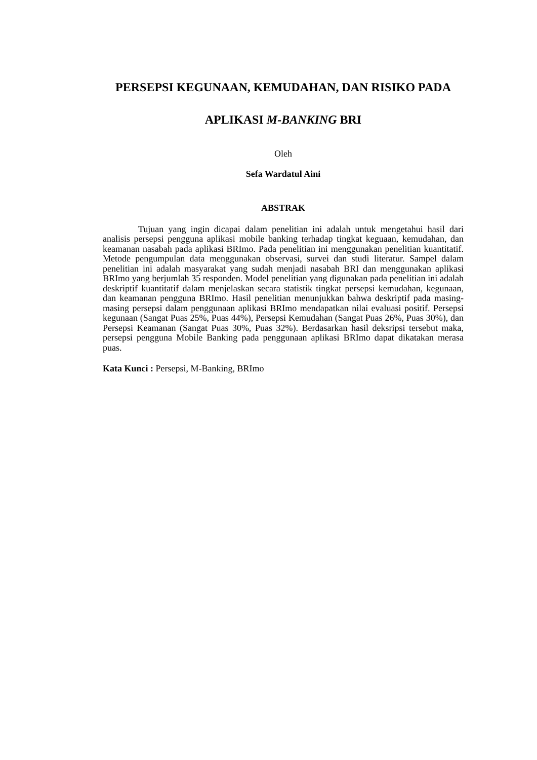PERSEPSI KEGUNAAN, KEMUDAHAN, DAN RISIKO PADA
APLIKASI M-BANKING BRI
Oleh
Sefa Wardatul Aini
ABSTRAK
Tujuan yang ingin dicapai dalam penelitian ini adalah untuk mengetahui hasil dari analisis persepsi pengguna aplikasi mobile banking terhadap tingkat keguaan, kemudahan, dan keamanan nasabah pada aplikasi BRImo. Pada penelitian ini menggunakan penelitian kuantitatif. Metode pengumpulan data menggunakan observasi, survei dan studi literatur. Sampel dalam penelitian ini adalah masyarakat yang sudah menjadi nasabah BRI dan menggunakan aplikasi BRImo yang berjumlah 35 responden. Model penelitian yang digunakan pada penelitian ini adalah deskriptif kuantitatif dalam menjelaskan secara statistik tingkat persepsi kemudahan, kegunaan, dan keamanan pengguna BRImo. Hasil penelitian menunjukkan bahwa deskriptif pada masing-masing persepsi dalam penggunaan aplikasi BRImo mendapatkan nilai evaluasi positif. Persepsi kegunaan (Sangat Puas 25%, Puas 44%), Persepsi Kemudahan (Sangat Puas 26%, Puas 30%), dan Persepsi Keamanan (Sangat Puas 30%, Puas 32%). Berdasarkan hasil deksripsi tersebut maka, persepsi pengguna Mobile Banking pada penggunaan aplikasi BRImo dapat dikatakan merasa puas.
Kata Kunci : Persepsi, M-Banking, BRImo